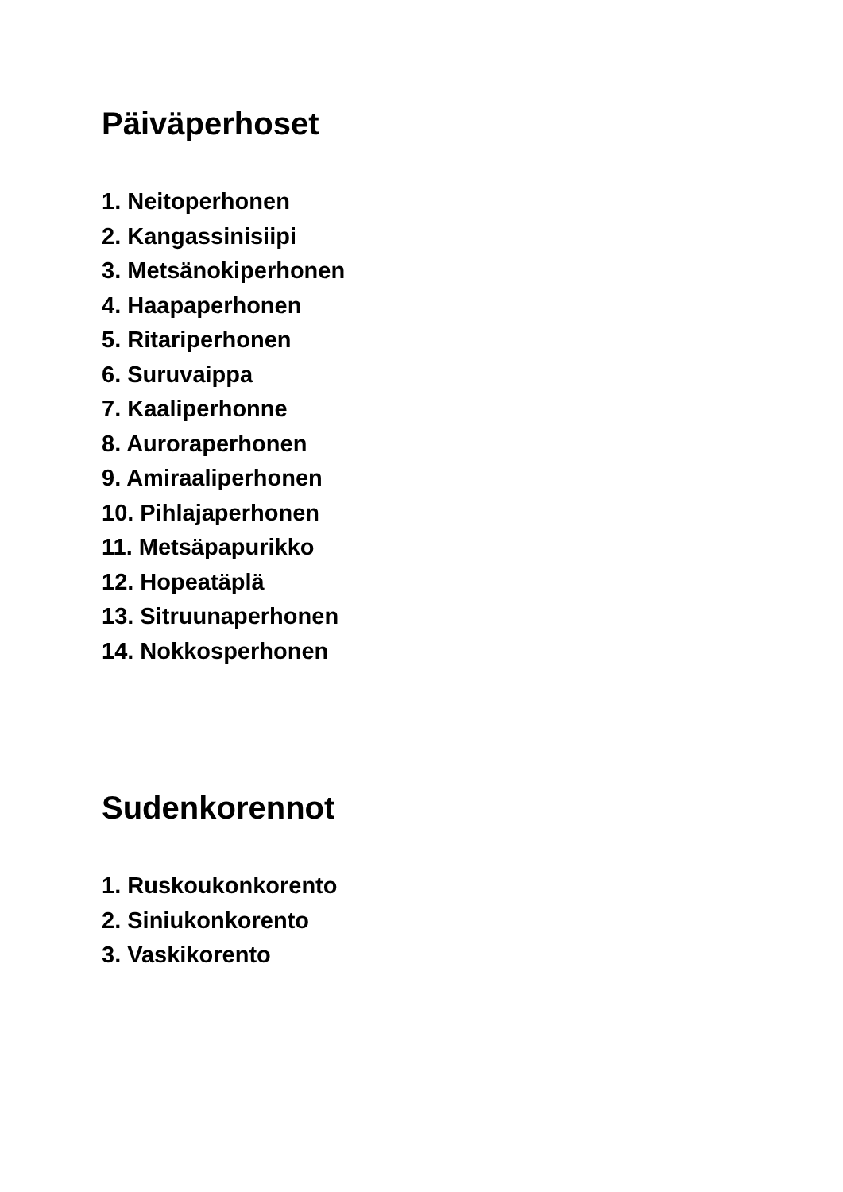Päiväperhoset
1. Neitoperhonen
2. Kangassinisiipi
3. Metsänokiperhonen
4. Haapaperhonen
5. Ritariperhonen
6. Suruvaippa
7. Kaaliperhonne
8. Auroraperhonen
9. Amiraaliperhonen
10. Pihlajaperhonen
11. Metsäpapurikko
12. Hopeatäplä
13. Sitruunaperhonen
14. Nokkosperhonen
Sudenkorennot
1. Ruskoukonkorento
2. Siniukonkorento
3. Vaskikorento